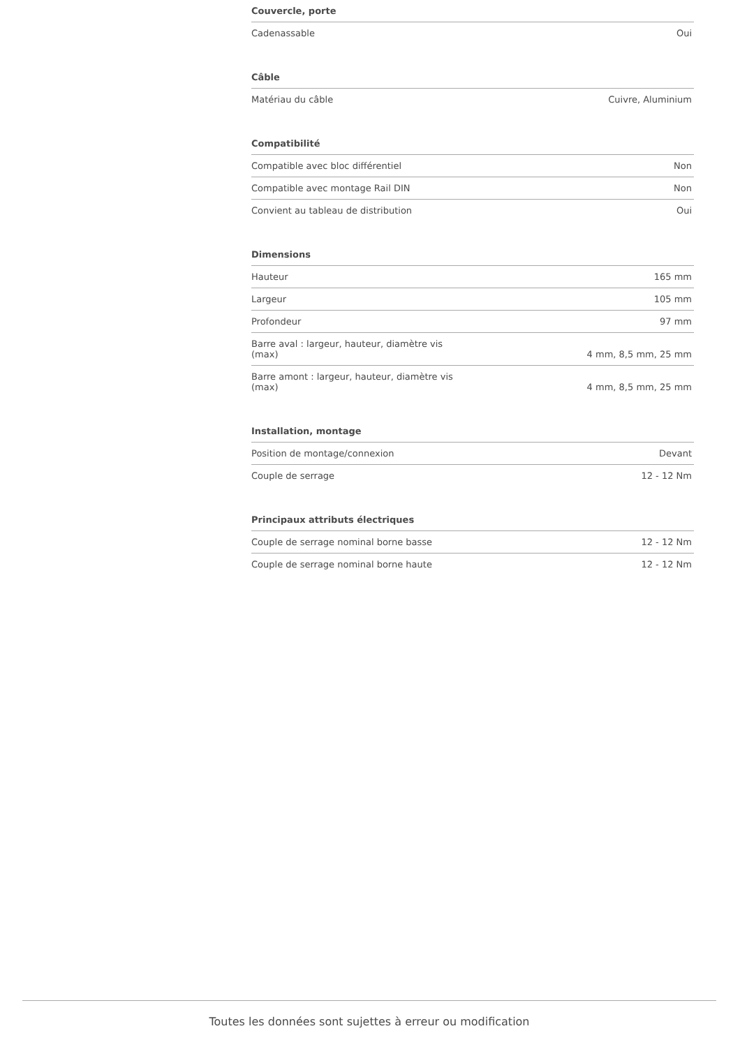Couvercle, porte
| Cadenassable | Oui |
Câble
| Matériau du câble | Cuivre, Aluminium |
Compatibilité
| Compatible avec bloc différentiel | Non |
| Compatible avec montage Rail DIN | Non |
| Convient au tableau de distribution | Oui |
Dimensions
| Hauteur | 165 mm |
| Largeur | 105 mm |
| Profondeur | 97 mm |
| Barre aval : largeur, hauteur, diamètre vis (max) | 4 mm, 8,5 mm, 25 mm |
| Barre amont : largeur, hauteur, diamètre vis (max) | 4 mm, 8,5 mm, 25 mm |
Installation, montage
| Position de montage/connexion | Devant |
| Couple de serrage | 12 - 12 Nm |
Principaux attributs électriques
| Couple de serrage nominal borne basse | 12 - 12 Nm |
| Couple de serrage nominal borne haute | 12 - 12 Nm |
Toutes les données sont sujettes à erreur ou modification